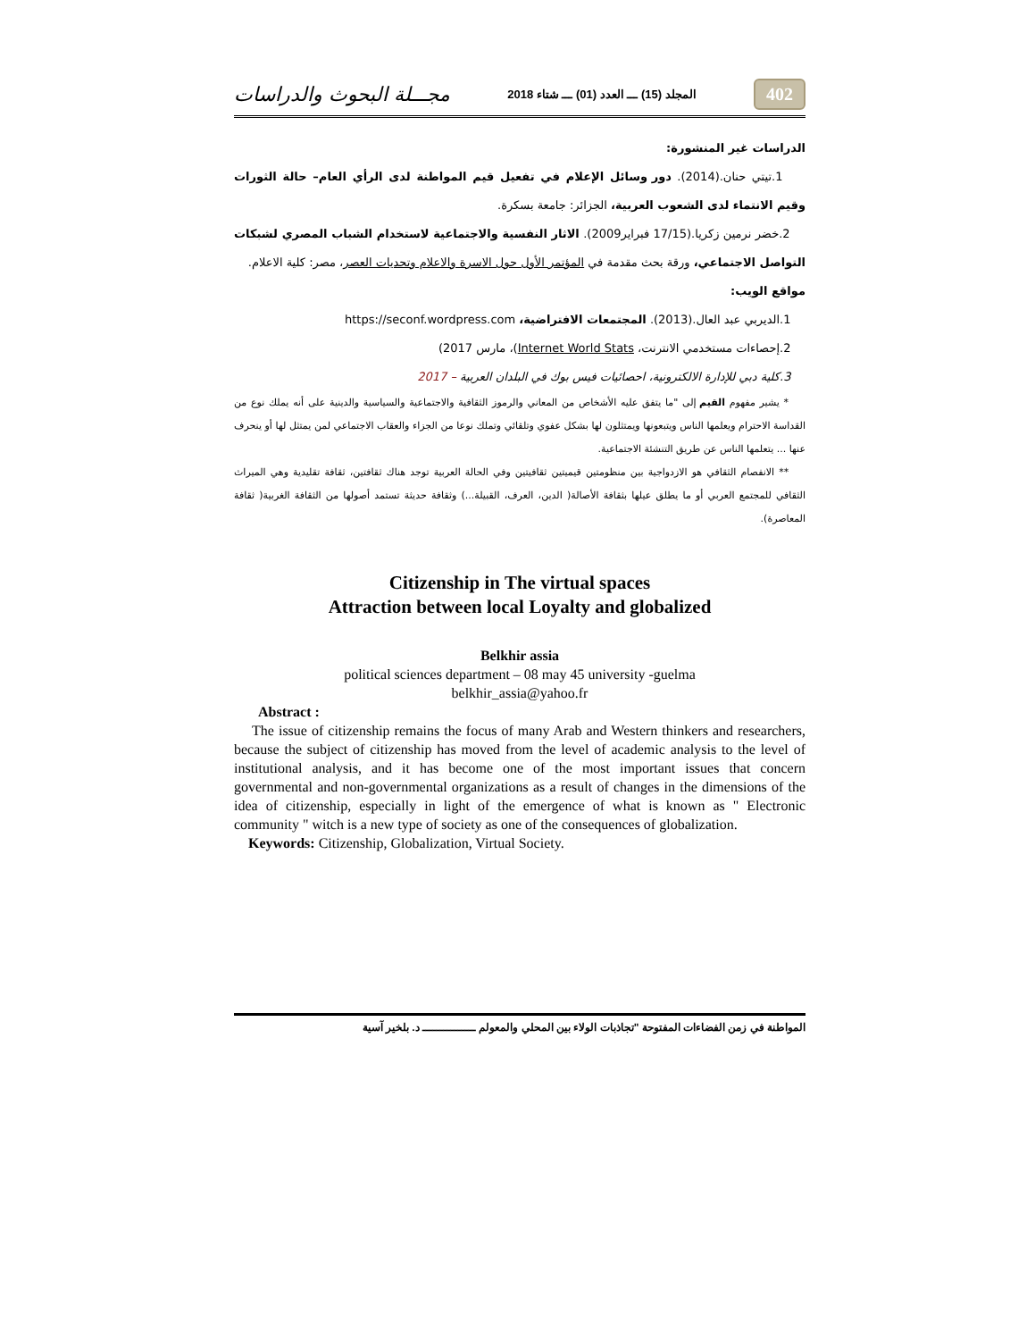402 المجلد (15) ـــ العدد (01) ـــ شتاء 2018 مجـــلة البحوث والدراسات
الدراسات غير المنشورة:
1.تيتي حنان.(2014). دور وسائل الإعلام في تفعيل قيم المواطنة لدى الرأي العام– حالة الثورات وقيم الانتماء لدى الشعوب العربية، الجزائر: جامعة بسكرة.
2.خضر نرمين زكريا.(17/15 فبراير2009). الاثار النفسية والاجتماعية لاستخدام الشباب المصري لشبكات التواصل الاجتماعي، ورقة بحث مقدمة في المؤتمر الأول حول الاسرة والاعلام وتحديات العصر، مصر: كلية الاعلام.
مواقع الويب:
1.الديربي عبد العال.(2013). المجتمعات الافتراضية، https://seconf.wordpress.com
2.إحصاءات مستخدمي الانترنت، Internet World Stats)، مارس 2017)
3.كلية دبي للإدارة الالكترونية، احصائيات فيس بوك في البلدان العربية – 2017
* يشير مفهوم القيم إلى "ما يتفق عليه الأشخاص من المعاني والرموز الثقافية والاجتماعية والسياسية والدينية على أنه يملك نوع من القداسة الاحترام ويعلمها الناس ويتبعونها ويمتثلون لها بشكل عفوي وتلقائي وتملك نوعا من الجزاء والعقاب الاجتماعي لمن يمتثل لها أو ينحرف عنها ... يتعلمها الناس عن طريق التنشئة الاجتماعية.
** الانفصام الثقافي هو الازدواجية بين منظومتين قيميتين ثقافيتين وفي الحالة العربية توجد هناك ثقافتين، ثقافة تقليدية وهي الميراث الثقافي للمجتمع العربي أو ما يطلق عيلها بثقافة الأصالة( الدين، العرف، القبيلة...) وثقافة حديثة تستمد أصولها من الثقافة الغربية( ثقافة المعاصرة).
Citizenship in The virtual spaces
Attraction between local Loyalty and globalized
Belkhir assia
political sciences department – 08 may 45 university -guelma
belkhir_assia@yahoo.fr
Abstract :
The issue of citizenship remains the focus of many Arab and Western thinkers and researchers, because the subject of citizenship has moved from the level of academic analysis to the level of institutional analysis, and it has become one of the most important issues that concern governmental and non-governmental organizations as a result of changes in the dimensions of the idea of citizenship, especially in light of the emergence of what is known as " Electronic community " witch is a new type of society as one of the consequences of globalization.
Keywords: Citizenship, Globalization, Virtual Society.
المواطنة في زمن الفضاءات المفتوحة "تجاذبات الولاء بين المحلي والمعولم ـــــــــــــــ د. بلخير آسية